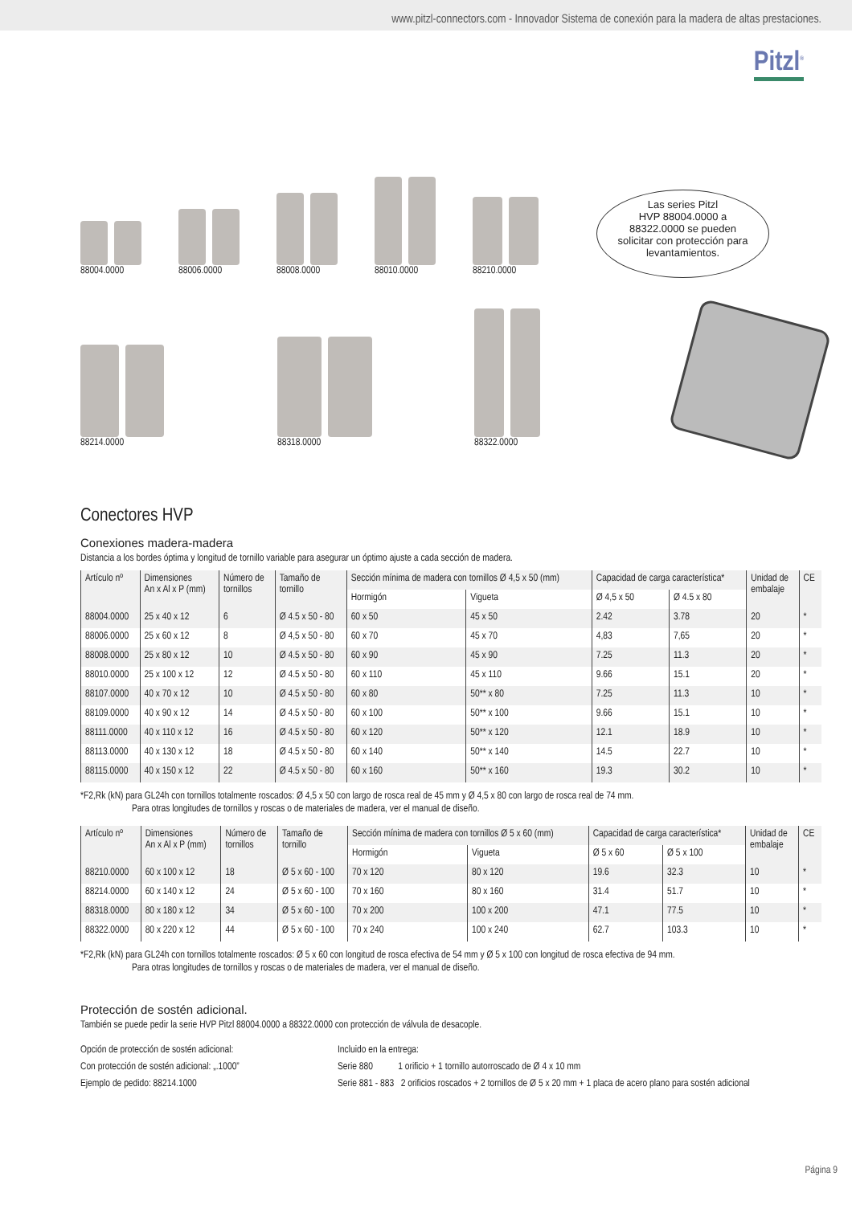www.pitzl-connectors.com - Innovador Sistema de conexión para la madera de altas prestaciones.
Pitzl<sup>®</sup>
88004.0000 88006.0000 88008.0000 88010.0000 88210.0000
88214.0000 88318.0000 88322.0000
Las series Pitzl
HVP 88004.0000 a
88322.0000 se pueden
solicitar con protección para
levantamientos.
Conectores HVP
Conexiones madera-madera
Distancia a los bordes óptima y longitud de tornillo variable para asegurar un óptimo ajuste a cada sección de madera.
| Artículo nº | Dimensiones An x Al x P (mm) | Número de tornillos | Tamaño de tornillo | Sección mínima de madera con tornillos Ø 4,5 x 50 (mm) | | Capacidad de carga característica* | | Unidad de embalaje | CE |
| --- | --- | --- | --- | --- | --- | --- | --- | --- | --- |
| | | | | Hormigón | Vigueta | Ø 4,5 x 50 | Ø 4.5 x 80 | | |
| 88004.0000 | 25 x 40 x 12 | 6 | Ø 4.5 x 50 - 80 | 60 x 50 | 45 x 50 | 2.42 | 3.78 | 20 | * |
| 88006.0000 | 25 x 60 x 12 | 8 | Ø 4,5 x 50 - 80 | 60 x 70 | 45 x 70 | 4,83 | 7,65 | 20 | * |
| 88008.0000 | 25 x 80 x 12 | 10 | Ø 4.5 x 50 - 80 | 60 x 90 | 45 x 90 | 7.25 | 11.3 | 20 | * |
| 88010.0000 | 25 x 100 x 12 | 12 | Ø 4.5 x 50 - 80 | 60 x 110 | 45 x 110 | 9.66 | 15.1 | 20 | * |
| 88107.0000 | 40 x 70 x 12 | 10 | Ø 4.5 x 50 - 80 | 60 x 80 | 50** x 80 | 7.25 | 11.3 | 10 | * |
| 88109.0000 | 40 x 90 x 12 | 14 | Ø 4.5 x 50 - 80 | 60 x 100 | 50** x 100 | 9.66 | 15.1 | 10 | * |
| 88111.0000 | 40 x 110 x 12 | 16 | Ø 4.5 x 50 - 80 | 60 x 120 | 50** x 120 | 12.1 | 18.9 | 10 | * |
| 88113.0000 | 40 x 130 x 12 | 18 | Ø 4.5 x 50 - 80 | 60 x 140 | 50** x 140 | 14.5 | 22.7 | 10 | * |
| 88115.0000 | 40 x 150 x 12 | 22 | Ø 4.5 x 50 - 80 | 60 x 160 | 50** x 160 | 19.3 | 30.2 | 10 | * |
*F2,Rk (kN) para GL24h con tornillos totalmente roscados: Ø 4,5 x 50 con largo de rosca real de 45 mm y Ø 4,5 x 80 con largo de rosca real de 74 mm.
Para otras longitudes de tornillos y roscas o de materiales de madera, ver el manual de diseño.
| Artículo nº | Dimensiones An x Al x P (mm) | Número de tornillos | Tamaño de tornillo | Sección mínima de madera con tornillos Ø 5 x 60 (mm) | | Capacidad de carga característica* | | Unidad de embalaje | CE |
| --- | --- | --- | --- | --- | --- | --- | --- | --- | --- |
| | | | | Hormigón | Vigueta | Ø 5 x 60 | Ø 5 x 100 | | |
| 88210.0000 | 60 x 100 x 12 | 18 | Ø 5 x 60 - 100 | 70 x 120 | 80 x 120 | 19.6 | 32.3 | 10 | * |
| 88214.0000 | 60 x 140 x 12 | 24 | Ø 5 x 60 - 100 | 70 x 160 | 80 x 160 | 31.4 | 51.7 | 10 | * |
| 88318.0000 | 80 x 180 x 12 | 34 | Ø 5 x 60 - 100 | 70 x 200 | 100 x 200 | 47.1 | 77.5 | 10 | * |
| 88322.0000 | 80 x 220 x 12 | 44 | Ø 5 x 60 - 100 | 70 x 240 | 100 x 240 | 62.7 | 103.3 | 10 | * |
*F2,Rk (kN) para GL24h con tornillos totalmente roscados: Ø 5 x 60 con longitud de rosca efectiva de 54 mm y Ø 5 x 100 con longitud de rosca efectiva de 94 mm.
Para otras longitudes de tornillos y roscas o de materiales de madera, ver el manual de diseño.
Protección de sostén adicional.
También se puede pedir la serie HVP Pitzl 88004.0000 a 88322.0000 con protección de válvula de desacople.
Opción de protección de sostén adicional:
Con protección de sostén adicional: „.1000”
Ejemplo de pedido: 88214.1000
Incluido en la entrega:
Serie 880 1 orificio + 1 tornillo autorroscado de Ø 4 x 10 mm
Serie 881 - 883 2 orificios roscados + 2 tornillos de Ø 5 x 20 mm + 1 placa de acero plano para sostén adicional
Página 9